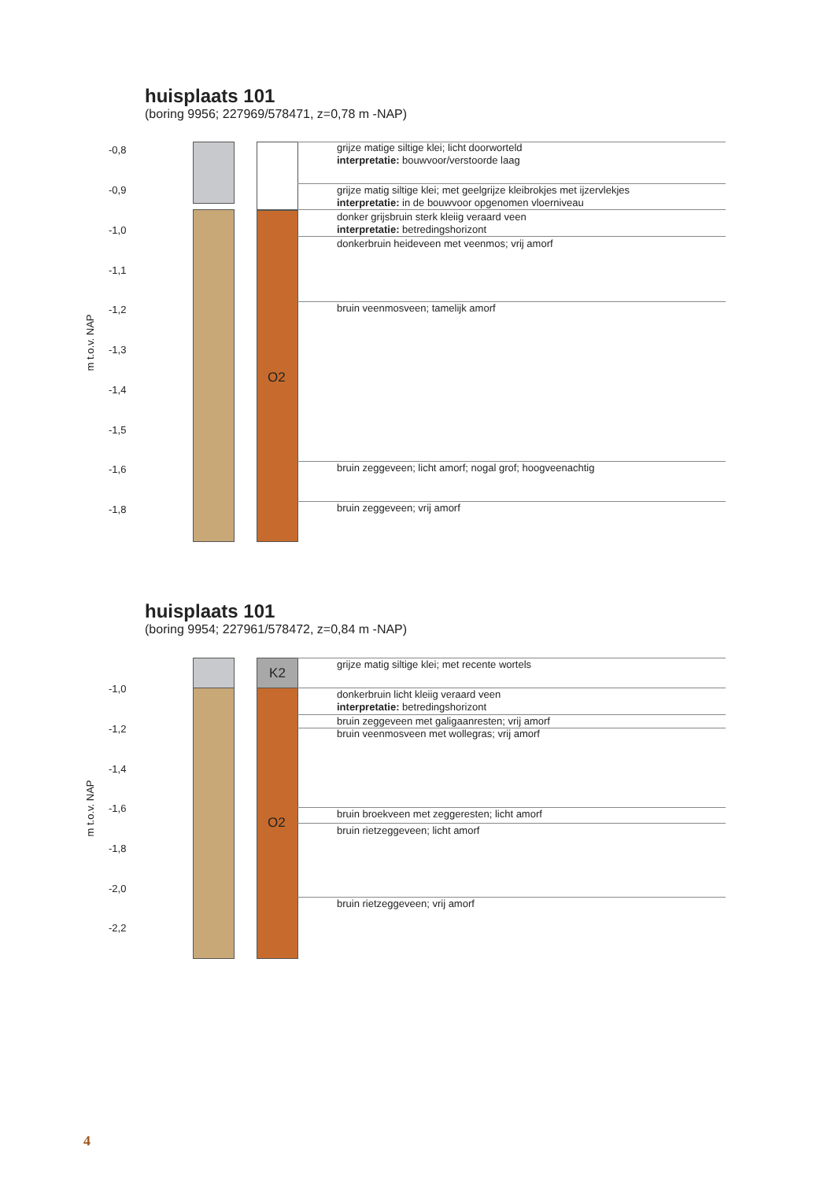huisplaats 101
(boring 9956; 227969/578471, z=0,78 m -NAP)
O2
grijze matige siltige klei; licht doorworteld
interpretatie: bouwvoor/verstoorde laag
grijze matig siltige klei; met geelgrijze kleibrokjes met ijzervlekjes
interpretatie: in de bouwvoor opgenomen vloerniveau
donker grijsbruin sterk kleiig veraard veen
interpretatie: betredingshorizont
donkerbruin heideveen met veenmos; vrij amorf
bruin veenmosveen; tamelijk amorf
bruin zeggeveen; licht amorf; nogal grof; hoogveenachtig
bruin zeggeveen; vrij amorf
-0,8
-0,9
-1,0
-1,1
-1,2
-1,3
-1,4
-1,5
-1,6
-1,8
m t.o.v. NAP
huisplaats 101
(boring 9954; 227961/578472, z=0,84 m -NAP)
K2
O2
grijze matig siltige klei; met recente wortels
donkerbruin licht kleiig veraard veen
interpretatie: betredingshorizont
bruin zeggeveen met galigaanresten; vrij amorf
bruin veenmosveen met wollegras; vrij amorf
bruin broekveen met zeggeresten; licht amorf
bruin rietzeggeveen; licht amorf
bruin rietzeggeveen; vrij amorf
-1,0
-1,2
-1,4
-1,6
-1,8
-2,0
-2,2
m t.o.v. NAP
4